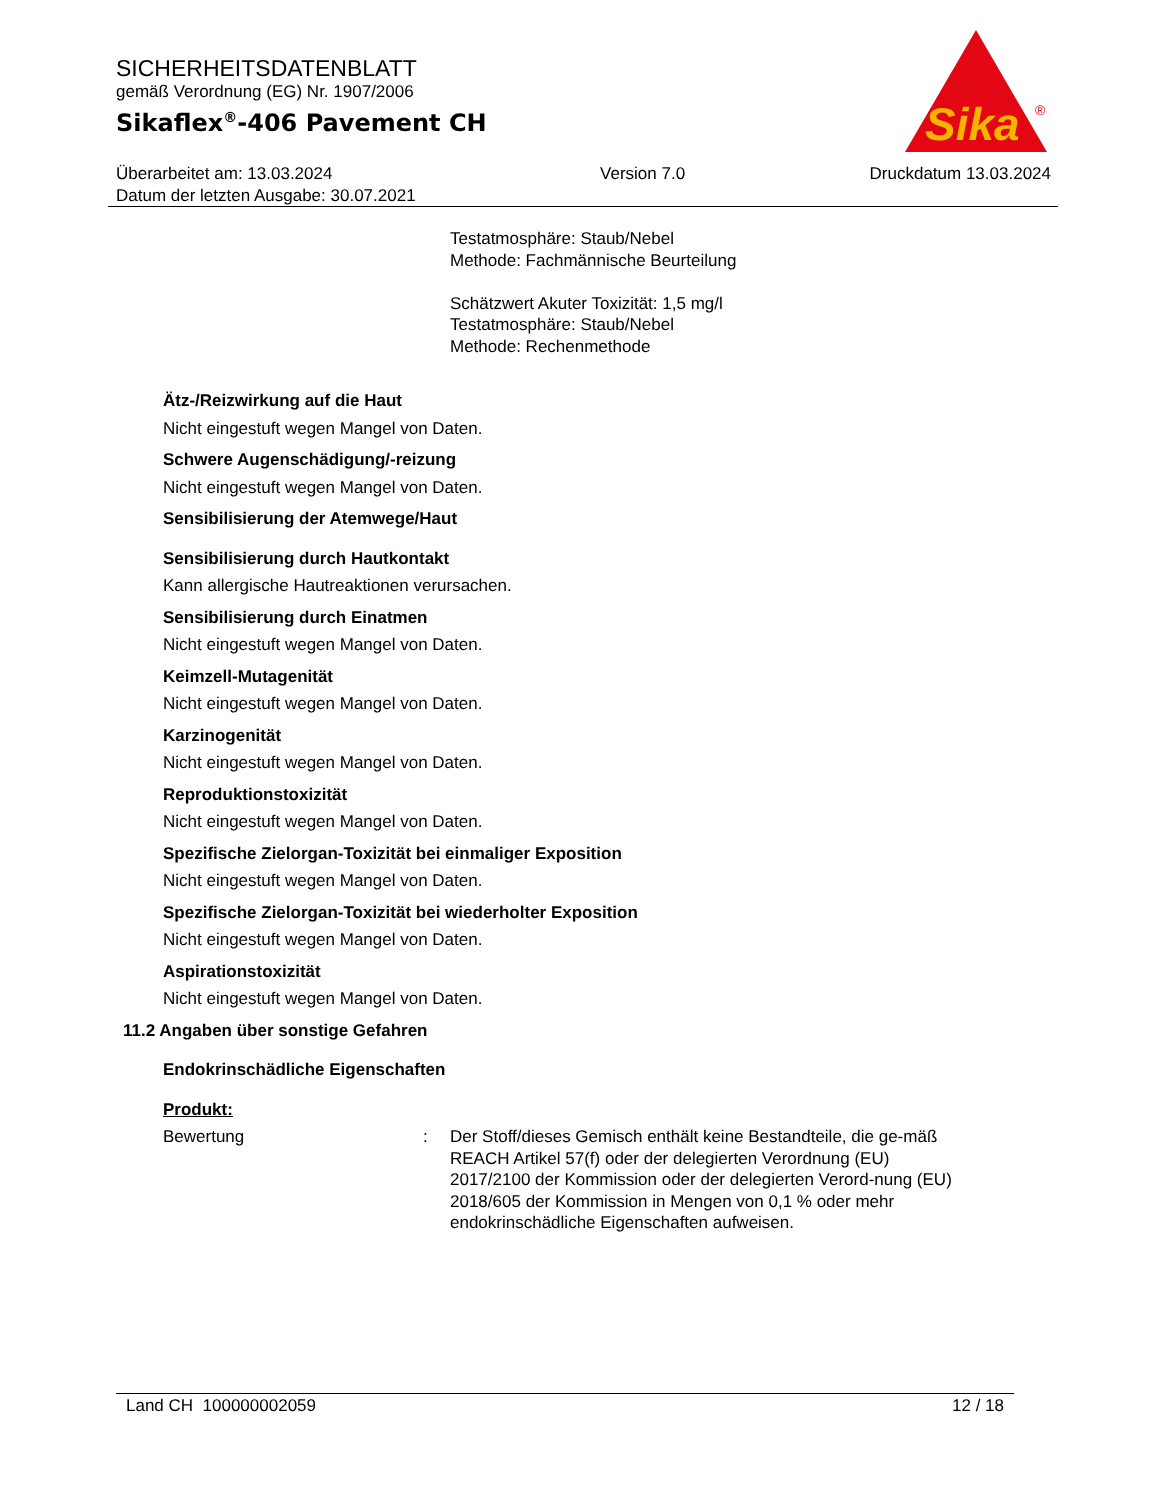SICHERHEITSDATENBLATT
gemäß Verordnung (EG) Nr. 1907/2006
Sikaflex<sup>®</sup>-406 Pavement CH
Sika
®
Überarbeitet am: 13.03.2024
Datum der letzten Ausgabe: 30.07.2021
Version 7.0 Druckdatum 13.03.2024
Testatmosphäre: Staub/Nebel
Methode: Fachmännische Beurteilung
Schätzwert Akuter Toxizität: 1,5 mg/l
Testatmosphäre: Staub/Nebel
Methode: Rechenmethode
Ätz-/Reizwirkung auf die Haut
Nicht eingestuft wegen Mangel von Daten.
Schwere Augenschädigung/-reizung
Nicht eingestuft wegen Mangel von Daten.
Sensibilisierung der Atemwege/Haut
Sensibilisierung durch Hautkontakt
Kann allergische Hautreaktionen verursachen.
Sensibilisierung durch Einatmen
Nicht eingestuft wegen Mangel von Daten.
Keimzell-Mutagenität
Nicht eingestuft wegen Mangel von Daten.
Karzinogenität
Nicht eingestuft wegen Mangel von Daten.
Reproduktionstoxizität
Nicht eingestuft wegen Mangel von Daten.
Spezifische Zielorgan-Toxizität bei einmaliger Exposition
Nicht eingestuft wegen Mangel von Daten.
Spezifische Zielorgan-Toxizität bei wiederholter Exposition
Nicht eingestuft wegen Mangel von Daten.
Aspirationstoxizität
Nicht eingestuft wegen Mangel von Daten.
11.2 Angaben über sonstige Gefahren
Endokrinschädliche Eigenschaften
Produkt:
Bewertung : Der Stoff/dieses Gemisch enthält keine Bestandteile, die ge-mäß REACH Artikel 57(f) oder der delegierten Verordnung (EU) 2017/2100 der Kommission oder der delegierten Verord-nung (EU) 2018/605 der Kommission in Mengen von 0,1 % oder mehr endokrinschädliche Eigenschaften aufweisen.
Land CH 100000002059 12 / 18